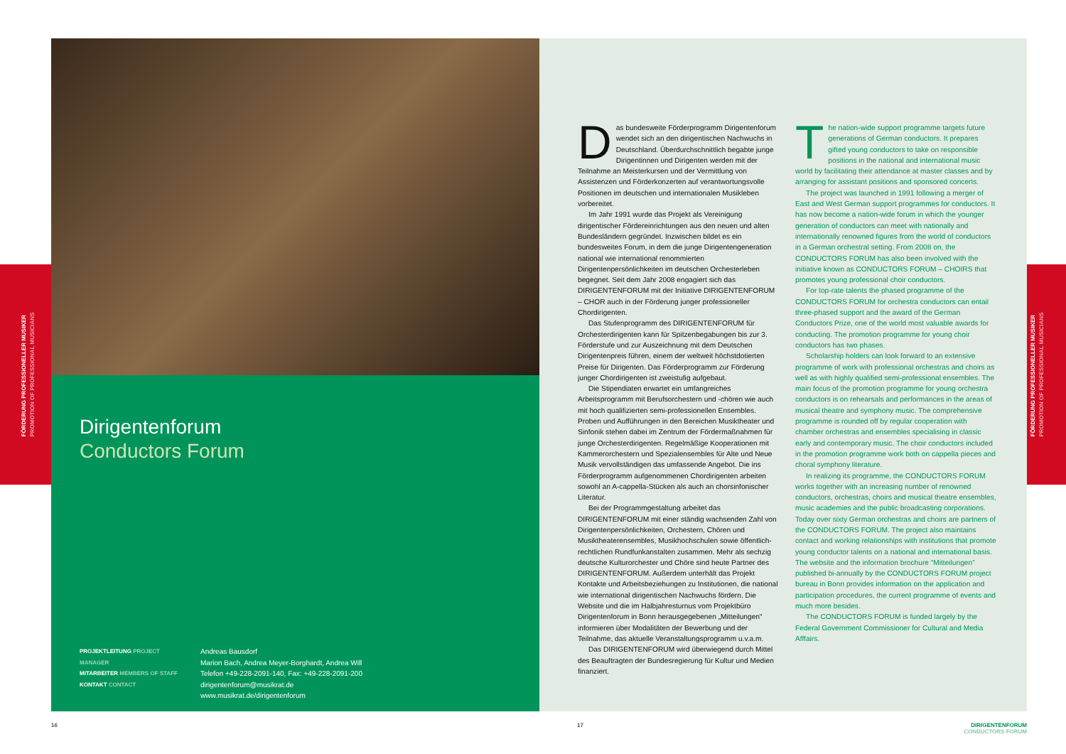FÖRDERUNG PROFESSIONELLER MUSIKER
PROMOTION OF PROFESSIONAL MUSICIANS
FÖRDERUNG PROFESSIONELLER MUSIKER
PROMOTION OF PROFESSIONAL MUSICIANS
Dirigentenforum
Conductors Forum
PROJEKTLEITUNG PROJECT MANAGER
MITARBEITER MEMBERS OF STAFF
KONTAKT CONTACT
Andreas Bausdorf
Marion Bach, Andrea Meyer-Borghardt, Andrea Will
Telefon +49-228-2091-140, Fax: +49-228-2091-200
dirigentenforum@musikrat.de
www.musikrat.de/dirigentenforum
Das bundesweite Förderprogramm Dirigentenforum wendet sich an den dirigentischen Nachwuchs in Deutschland. Überdurchschnittlich begabte junge Dirigentinnen und Dirigenten werden mit der Teilnahme an Meisterkursen und der Vermittlung von Assistenzen und Förderkonzerten auf verantwortungsvolle Positionen im deutschen und internationalen Musikleben vorbereitet.
Im Jahr 1991 wurde das Projekt als Vereinigung dirigentischer Fördereinrichtungen aus den neuen und alten Bundesländern gegründet. Inzwischen bildet es ein bundesweites Forum, in dem die junge Dirigentengeneration national wie international renommierten Dirigentenpersönlichkeiten im deutschen Orchesterleben begegnet. Seit dem Jahr 2008 engagiert sich das DIRIGENTENFORUM mit der Initiative DIRIGENTENFORUM – CHOR auch in der Förderung junger professioneller Chordirigenten.
Das Stufenprogramm des DIRIGENTENFORUM für Orchesterdirigenten kann für Spitzenbegabungen bis zur 3. Förderstufe und zur Auszeichnung mit dem Deutschen Dirigentenpreis führen, einem der weltweit höchstdotierten Preise für Dirigenten. Das Förderprogramm zur Förderung junger Chordirigenten ist zweistufig aufgebaut.
Die Stipendiaten erwartet ein umfangreiches Arbeitsprogramm mit Berufsorchestern und -chören wie auch mit hoch qualifizierten semi-professionellen Ensembles. Proben und Aufführungen in den Bereichen Musiktheater und Sinfonik stehen dabei im Zentrum der Fördermaßnahmen für junge Orchesterdirigenten. Regelmäßige Kooperationen mit Kammerorchestern und Spezialensembles für Alte und Neue Musik vervollständigen das umfassende Angebot. Die ins Förderprogramm aufgenommenen Chordirigenten arbeiten sowohl an A-cappella-Stücken als auch an chorsinfonischer Literatur.
Bei der Programmgestaltung arbeitet das DIRIGENTENFORUM mit einer ständig wachsenden Zahl von Dirigentenpersönlichkeiten, Orchestern, Chören und Musiktheaterensembles, Musikhochschulen sowie öffentlich-rechtlichen Rundfunkanstalten zusammen. Mehr als sechzig deutsche Kulturorchester und Chöre sind heute Partner des DIRIGENTENFORUM. Außerdem unterhält das Projekt Kontakte und Arbeitsbeziehungen zu Institutionen, die national wie international dirigentischen Nachwuchs fördern. Die Website und die im Halbjahresturnus vom Projektbüro Dirigentenforum in Bonn herausgegebenen „Mitteilungen“ informieren über Modalitäten der Bewerbung und der Teilnahme, das aktuelle Veranstaltungsprogramm u.v.a.m.
Das DIRIGENTENFORUM wird überwiegend durch Mittel des Beauftragten der Bundesregierung für Kultur und Medien finanziert.
The nation-wide support programme targets future generations of German conductors. It prepares gifted young conductors to take on responsible positions in the national and international music world by facilitating their attendance at master classes and by arranging for assistant positions and sponsored concerts.
The project was launched in 1991 following a merger of East and West German support programmes for conductors. It has now become a nation-wide forum in which the younger generation of conductors can meet with nationally and internationally renowned figures from the world of conductors in a German orchestral setting. From 2008 on, the CONDUCTORS FORUM has also been involved with the initiative known as CONDUCTORS FORUM – CHOIRS that promotes young professional choir conductors.
For top-rate talents the phased programme of the CONDUCTORS FORUM for orchestra conductors can entail three-phased support and the award of the German Conductors Prize, one of the world most valuable awards for conducting. The promotion programme for young choir conductors has two phases.
Scholarship holders can look forward to an extensive programme of work with professional orchestras and choirs as well as with highly qualified semi-professional ensembles. The main focus of the promotion programme for young orchestra conductors is on rehearsals and performances in the areas of musical theatre and symphony music. The comprehensive programme is rounded off by regular cooperation with chamber orchestras and ensembles specialising in classic early and contemporary music. The choir conductors included in the promotion programme work both on cappella pieces and choral symphony literature.
In realizing its programme, the CONDUCTORS FORUM works together with an increasing number of renowned conductors, orchestras, choirs and musical theatre ensembles, music academies and the public broadcasting corporations. Today over sixty German orchestras and choirs are partners of the CONDUCTORS FORUM. The project also maintains contact and working relationships with institutions that promote young conductor talents on a national and international basis. The website and the information brochure “Mitteilungen” published bi-annually by the CONDUCTORS FORUM project bureau in Bonn provides information on the application and participation procedures, the current programme of events and much more besides.
The CONDUCTORS FORUM is funded largely by the Federal Government Commissioner for Cultural and Media Afffairs.
16 17
DIRIGENTENFORUM
CONDUCTORS FORUM